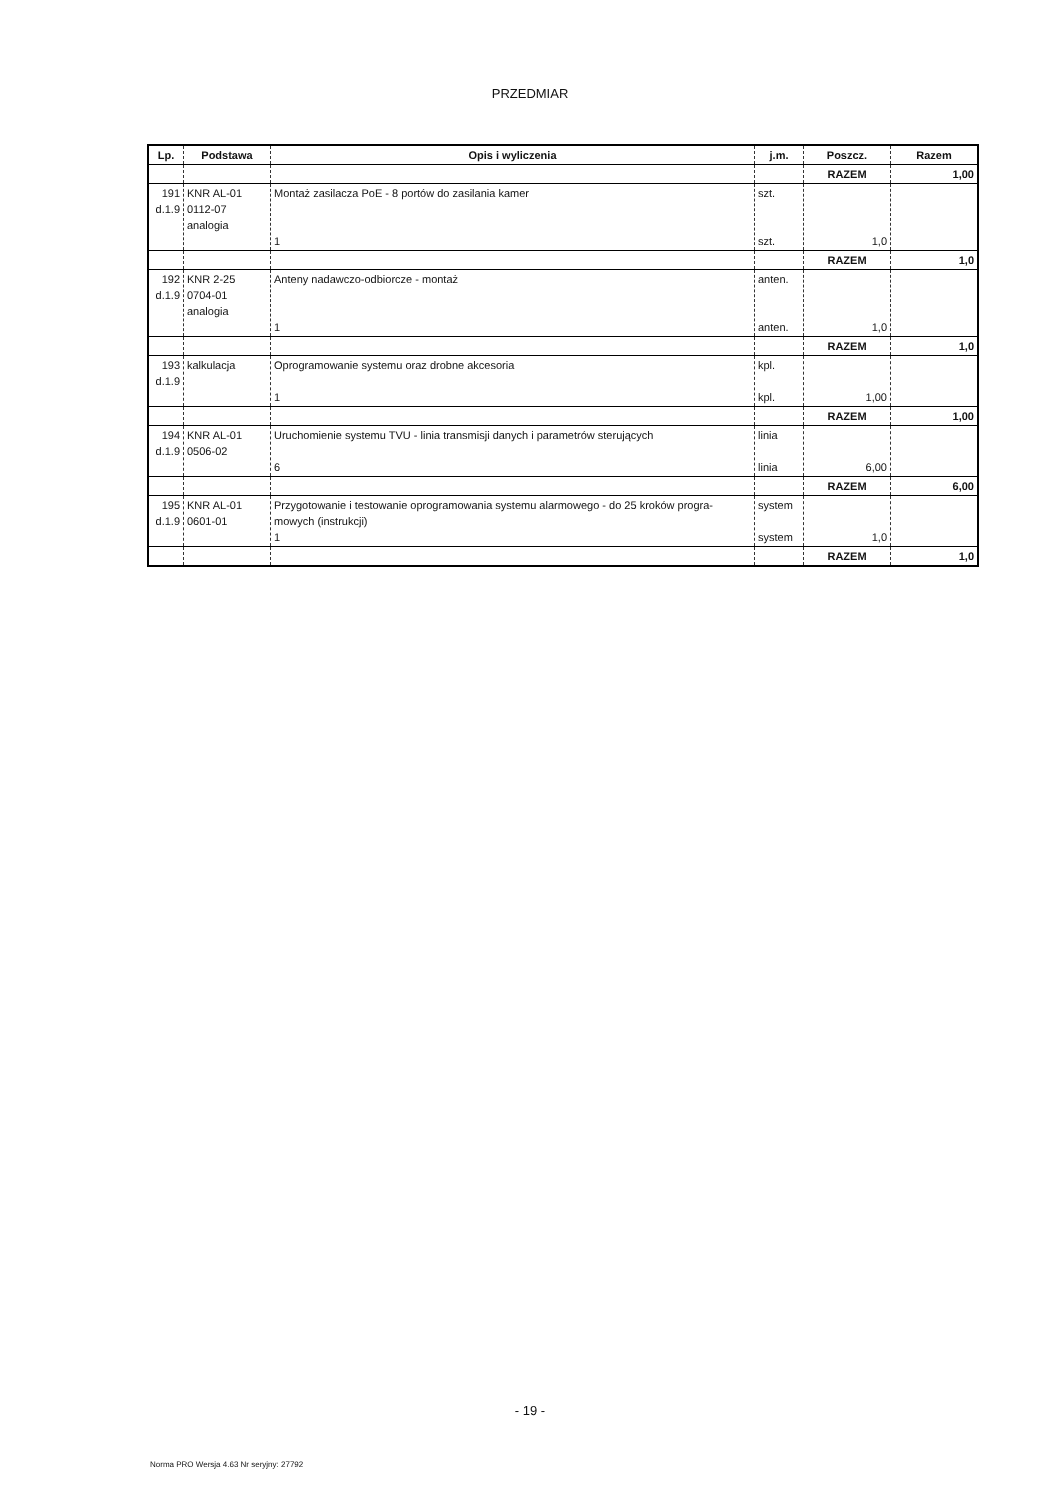PRZEDMIAR
| Lp. | Podstawa | Opis i wyliczenia | j.m. | Poszcz. | Razem |
| --- | --- | --- | --- | --- | --- |
| | | | | RAZEM | 1,00 |
| 191 d.1.9 | KNR AL-01 0112-07 analogia | Montaż zasilacza PoE - 8 portów do zasilania kamer 1 | szt. szt. | 1,0 | |
| | | | | RAZEM | 1,0 |
| 192 d.1.9 | KNR 2-25 0704-01 analogia | Anteny nadawczo-odbiorcze - montaż 1 | anten. anten. | 1,0 | |
| | | | | RAZEM | 1,0 |
| 193 d.1.9 | kalkulacja | Oprogramowanie systemu oraz drobne akcesoria 1 | kpl. kpl. | 1,00 | |
| | | | | RAZEM | 1,00 |
| 194 d.1.9 | KNR AL-01 0506-02 | Uruchomienie systemu TVU - linia transmisji danych i parametrów sterujących 6 | linia linia | 6,00 | |
| | | | | RAZEM | 6,00 |
| 195 d.1.9 | KNR AL-01 0601-01 | Przygotowanie i testowanie oprogramowania systemu alarmowego - do 25 kroków progra- mowych (instrukcji) 1 | system system | 1,0 | |
| | | | | RAZEM | 1,0 |
- 19 -
Norma PRO Wersja 4.63 Nr seryjny: 27792